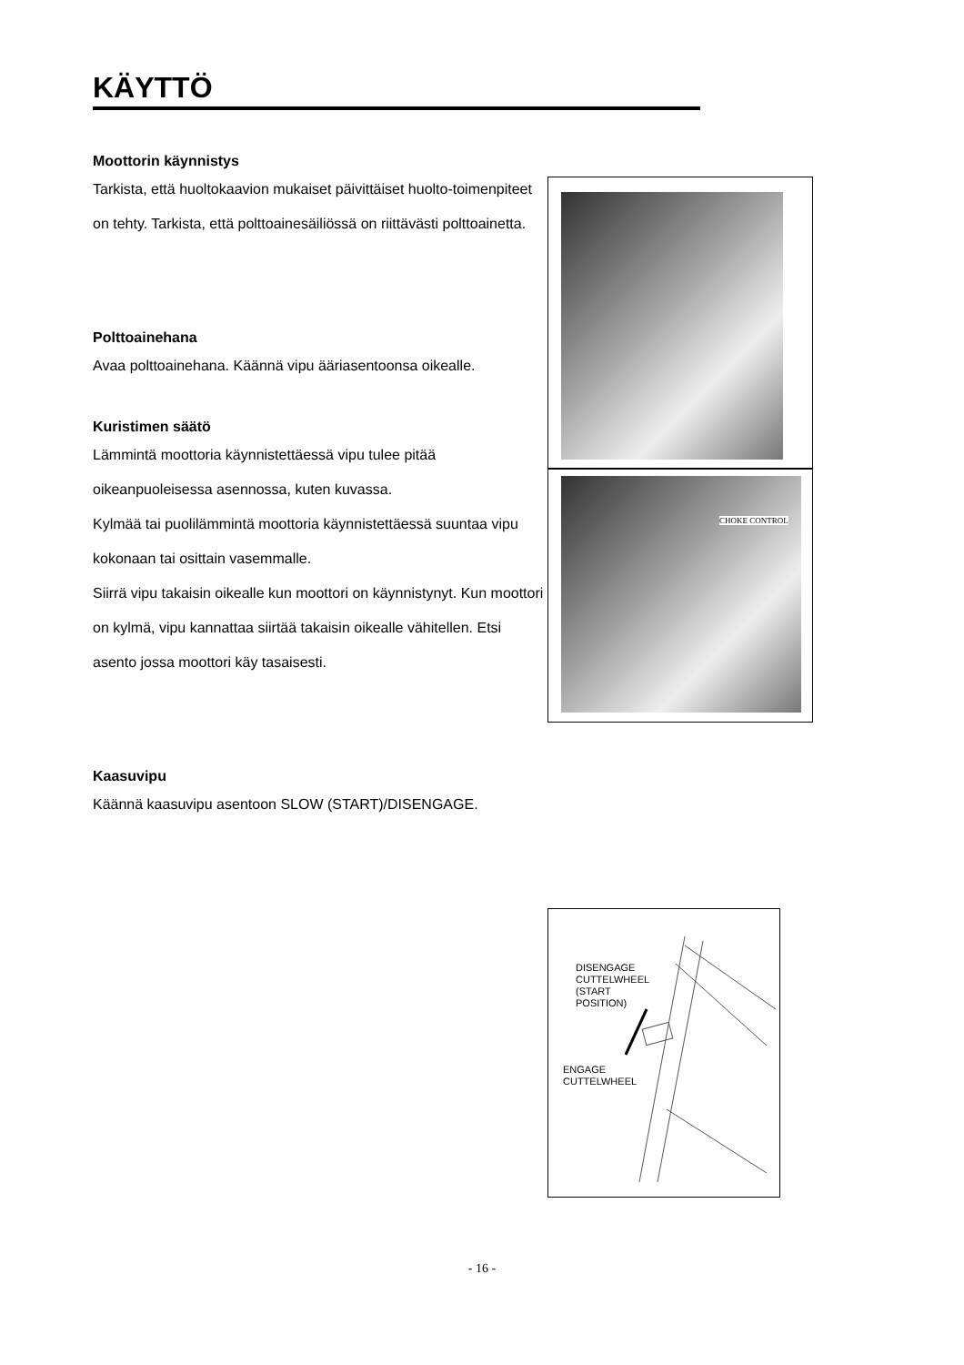KÄYTTÖ
Moottorin käynnistys
Tarkista, että huoltokaavion mukaiset päivittäiset huolto-toimenpiteet on tehty. Tarkista, että polttoainesäiliössä on riittävästi polttoainetta.
Polttoainehana
Avaa polttoainehana. Käännä vipu ääriasentoonsa oikealle.
Kuristimen säätö
Lämmintä moottoria käynnistettäessä vipu tulee pitää oikeanpuoleisessa asennossa, kuten kuvassa.
Kylmää tai puolilämmintä moottoria käynnistettäessä suuntaa vipu kokonaan tai osittain vasemmalle.
Siirrä vipu takaisin oikealle kun moottori on käynnistynyt. Kun moottori on kylmä, vipu kannattaa siirtää takaisin oikealle vähitellen. Etsi asento jossa moottori käy tasaisesti.
Kaasuvipu
Käännä kaasuvipu asentoon SLOW (START)/DISENGAGE.
CHOKE CONTROL
DISENGAGE
CUTTELWHEEL
(START
POSITION)
ENGAGE
CUTTELWHEEL
- 16 -